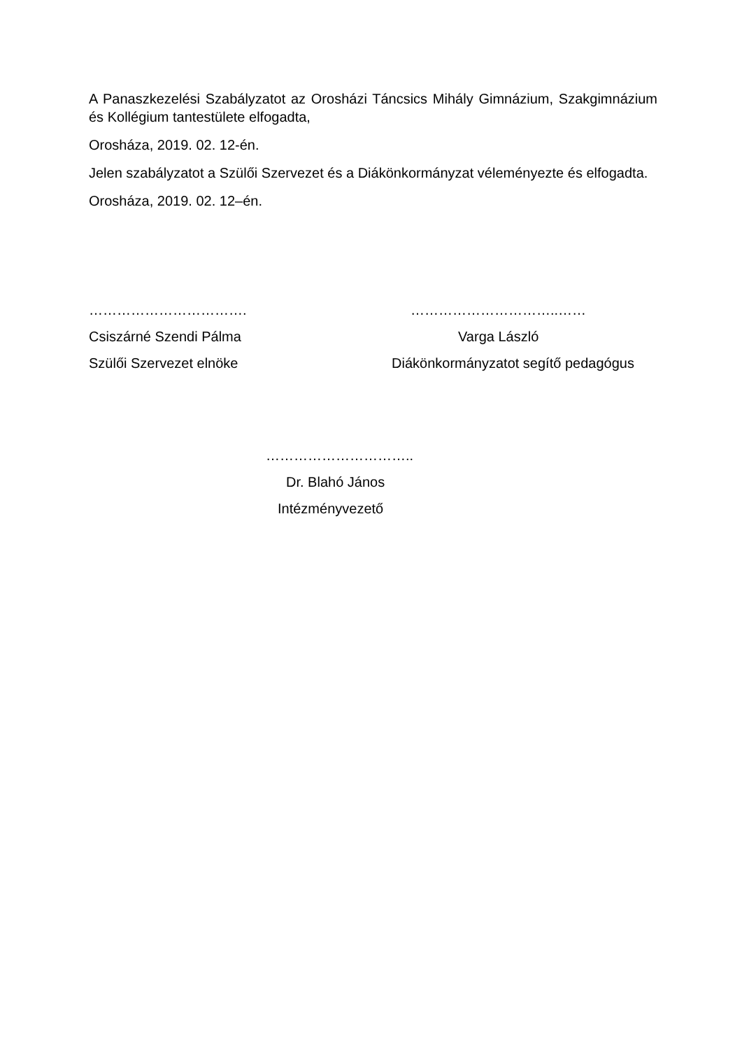A Panaszkezelési Szabályzatot az Orosházi Táncsics Mihály Gimnázium, Szakgimnázium és Kollégium tantestülete elfogadta,
Orosháza, 2019. 02. 12-én.
Jelen szabályzatot a Szülői Szervezet és a Diákönkormányzat véleményezte és elfogadta.
Orosháza, 2019. 02. 12–én.
……………………………. …………………………..……
Csiszárné Szendi Pálma Varga László
Szülői Szervezet elnöke
Diákönkormányzatot segítő pedagógus
…………………………..
Dr. Blahó János
Intézményvezető